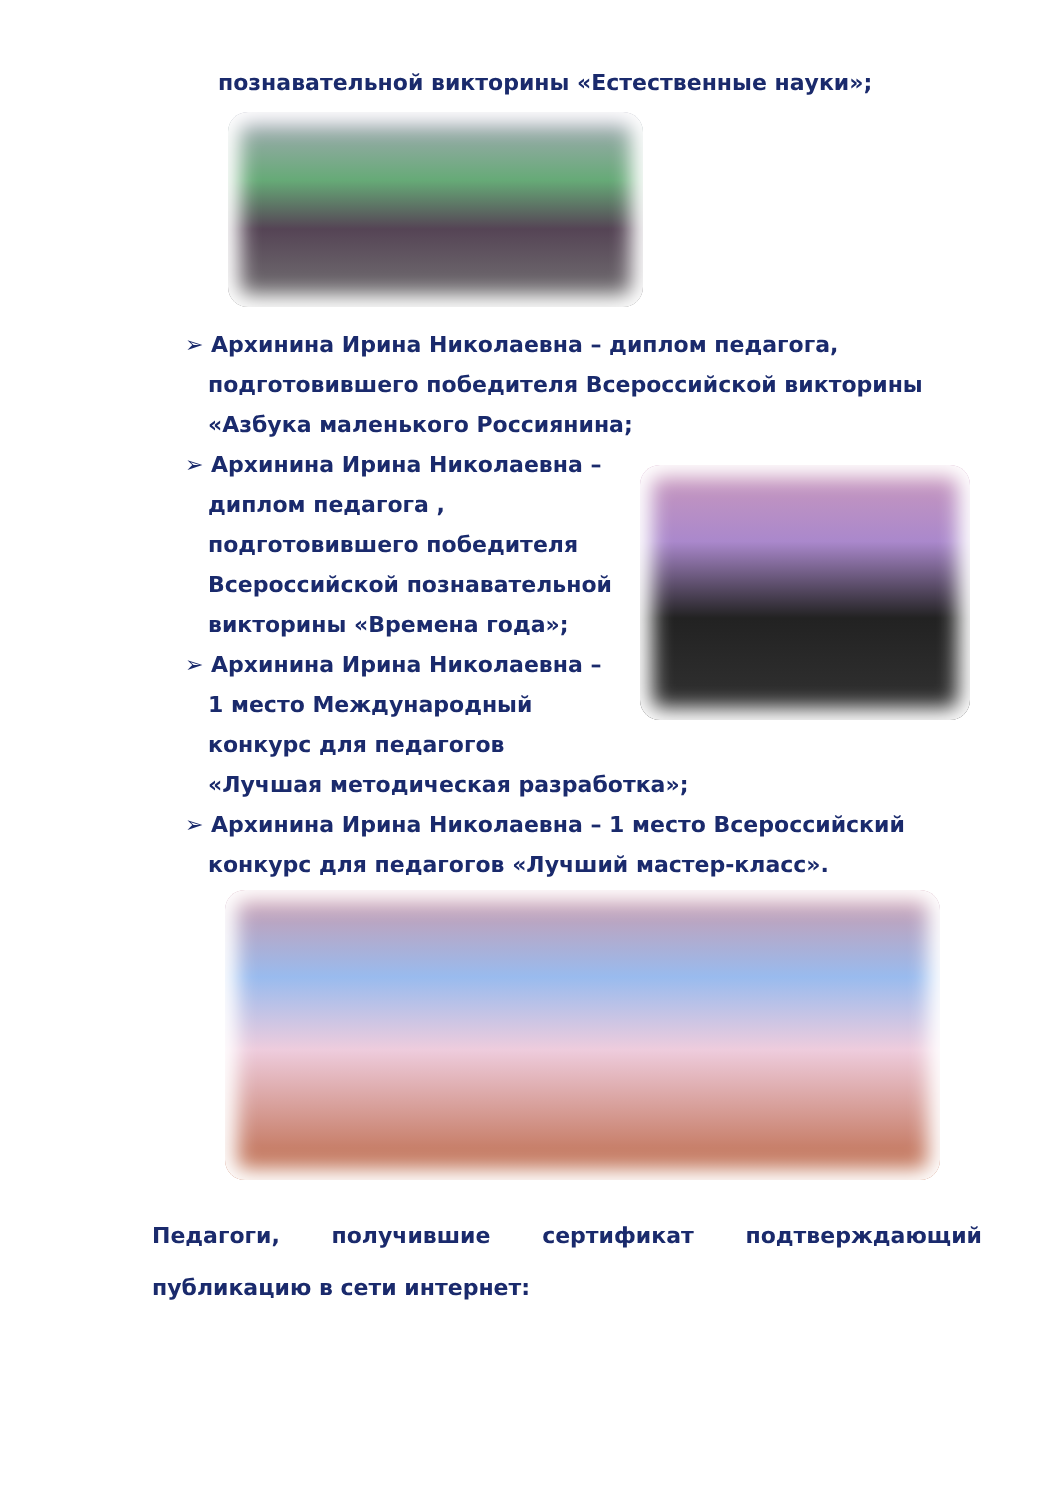познавательной викторины «Естественные науки»;
➢ Архинина Ирина Николаевна – диплом педагога,
подготовившего победителя Всероссийской викторины
«Азбука маленького Россиянина;
➢ Архинина Ирина Николаевна –
диплом педагога ,
подготовившего победителя
Всероссийской познавательной
викторины «Времена года»;
➢ Архинина Ирина Николаевна –
1 место Международный
конкурс для педагогов
«Лучшая методическая разработка»;
➢ Архинина Ирина Николаевна – 1 место Всероссийский
конкурс для педагогов «Лучший мастер-класс».
Педагоги, получившие сертификат подтверждающий
публикацию в сети интернет: